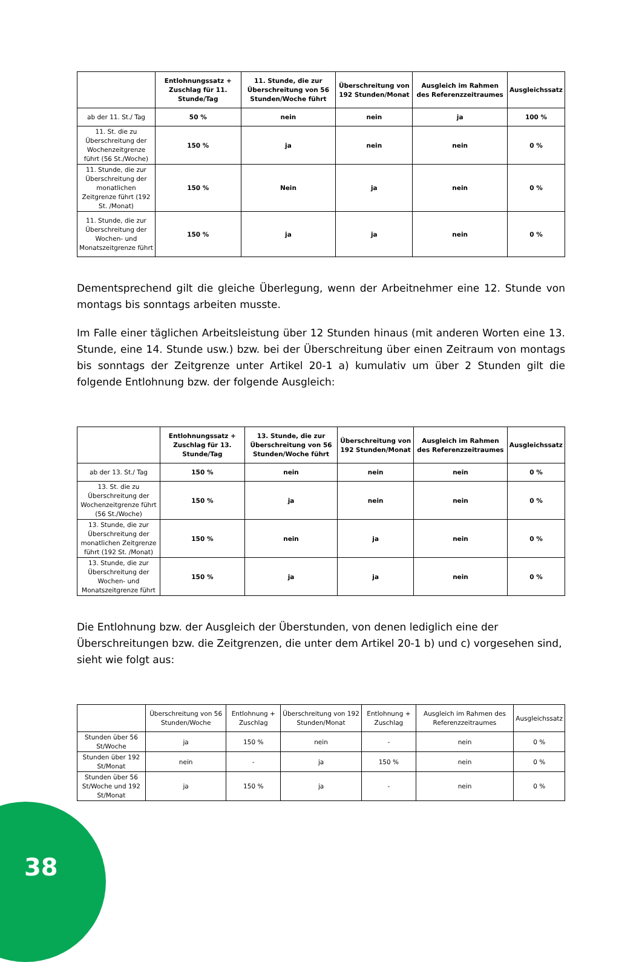| | Entlohnungssatz + Zuschlag für 11. Stunde/Tag | 11. Stunde, die zur Überschreitung von 56 Stunden/Woche führt | Überschreitung von 192 Stunden/Monat | Ausgleich im Rahmen des Referenzzeitraumes | Ausgleichssatz |
| --- | --- | --- | --- | --- | --- |
| ab der 11. St./ Tag | 50 % | nein | nein | ja | 100 % |
| 11. St. die zu Überschreitung der Wochenzeitgrenze führt (56 St./Woche) | 150 % | ja | nein | nein | 0 % |
| 11. Stunde, die zur Überschreitung der monatlichen Zeitgrenze führt (192 St. /Monat) | 150 % | Nein | ja | nein | 0 % |
| 11. Stunde, die zur Überschreitung der Wochen- und Monatszeitgrenze führt | 150 % | ja | ja | nein | 0 % |
Dementsprechend gilt die gleiche Überlegung, wenn der Arbeitnehmer eine 12. Stunde von montags bis sonntags arbeiten musste.
Im Falle einer täglichen Arbeitsleistung über 12 Stunden hinaus (mit anderen Worten eine 13. Stunde, eine 14. Stunde usw.) bzw. bei der Überschreitung über einen Zeitraum von montags bis sonntags der Zeitgrenze unter Artikel 20-1 a) kumulativ um über 2 Stunden gilt die folgende Entlohnung bzw. der folgende Ausgleich:
| | Entlohnungssatz + Zuschlag für 13. Stunde/Tag | 13. Stunde, die zur Überschreitung von 56 Stunden/Woche führt | Überschreitung von 192 Stunden/Monat | Ausgleich im Rahmen des Referenzzeitraumes | Ausgleichssatz |
| --- | --- | --- | --- | --- | --- |
| ab der 13. St./ Tag | 150 % | nein | nein | nein | 0 % |
| 13. St. die zu Überschreitung der Wochenzeitgrenze führt (56 St./Woche) | 150 % | ja | nein | nein | 0 % |
| 13. Stunde, die zur Überschreitung der monatlichen Zeitgrenze führt (192 St. /Monat) | 150 % | nein | ja | nein | 0 % |
| 13. Stunde, die zur Überschreitung der Wochen- und Monatszeitgrenze führt | 150 % | ja | ja | nein | 0 % |
Die Entlohnung bzw. der Ausgleich der Überstunden, von denen lediglich eine der Überschreitungen bzw. die Zeitgrenzen, die unter dem Artikel 20-1 b) und c) vorgesehen sind, sieht wie folgt aus:
| | Überschreitung von 56 Stunden/Woche | Entlohnung + Zuschlag | Überschreitung von 192 Stunden/Monat | Entlohnung + Zuschlag | Ausgleich im Rahmen des Referenzzeitraumes | Ausgleichssatz |
| --- | --- | --- | --- | --- | --- | --- |
| Stunden über 56 St/Woche | ja | 150 % | nein | - | nein | 0 % |
| Stunden über 192 St/Monat | nein | - | ja | 150 % | nein | 0 % |
| Stunden über 56 St/Woche und 192 St/Monat | ja | 150 % | ja | - | nein | 0 % |
38